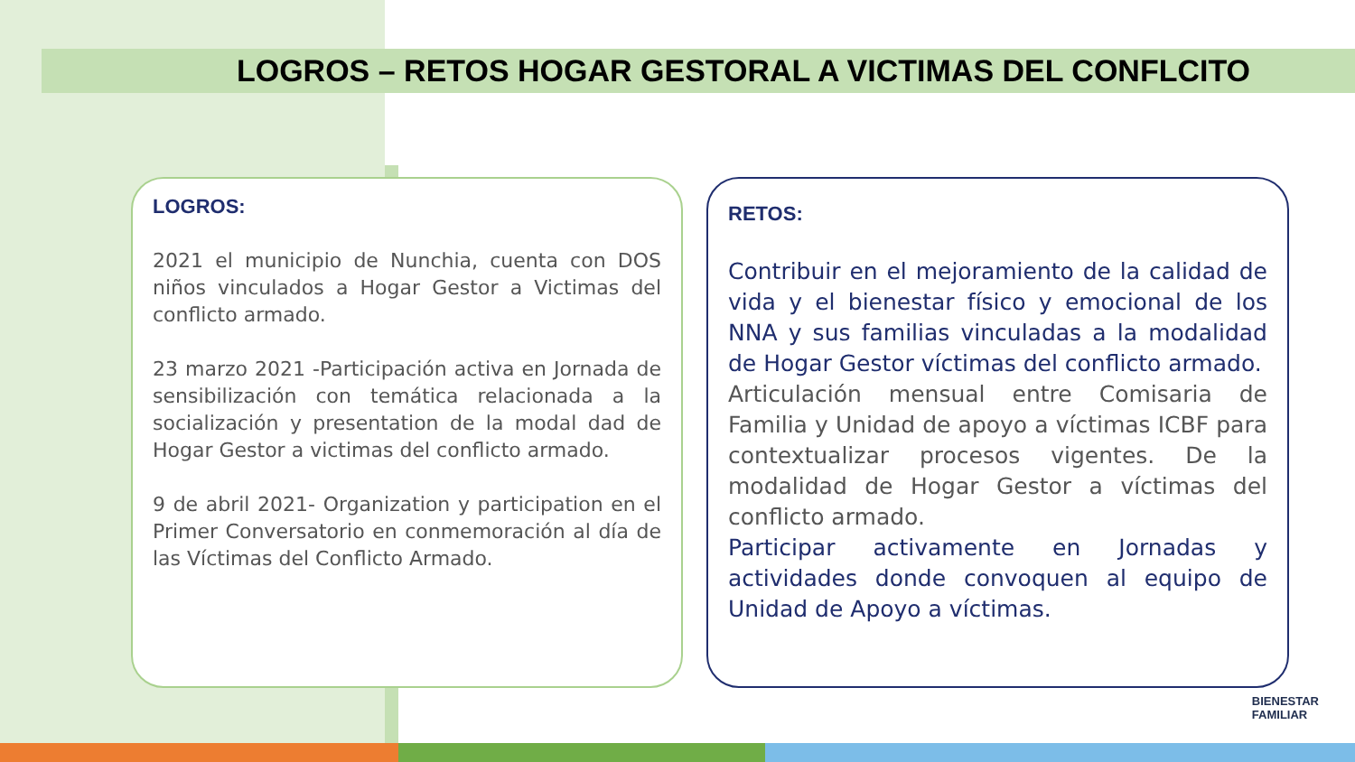LOGROS – RETOS HOGAR GESTORAL A VICTIMAS DEL CONFLCITO
LOGROS:
2021 el municipio de Nunchia, cuenta con DOS niños vinculados a Hogar Gestor a Victimas del conflicto armado.
23 marzo 2021 -Participación activa en Jornada de sensibilización con temática relacionada a la socialización y presentation de la modal dad de Hogar Gestor a victimas del conflicto armado.
9 de abril 2021- Organization y participation en el Primer Conversatorio en conmemoración al día de las Víctimas del Conflicto Armado.
RETOS:
Contribuir en el mejoramiento de la calidad de vida y el bienestar físico y emocional de los NNA y sus familias vinculadas a la modalidad de Hogar Gestor víctimas del conflicto armado.
Articulación mensual entre Comisaria de Familia y Unidad de apoyo a víctimas ICBF para contextualizar procesos vigentes. De la modalidad de Hogar Gestor a víctimas del conflicto armado.
Participar activamente en Jornadas y actividades donde convoquen al equipo de Unidad de Apoyo a víctimas.
BIENESTAR
FAMILIAR